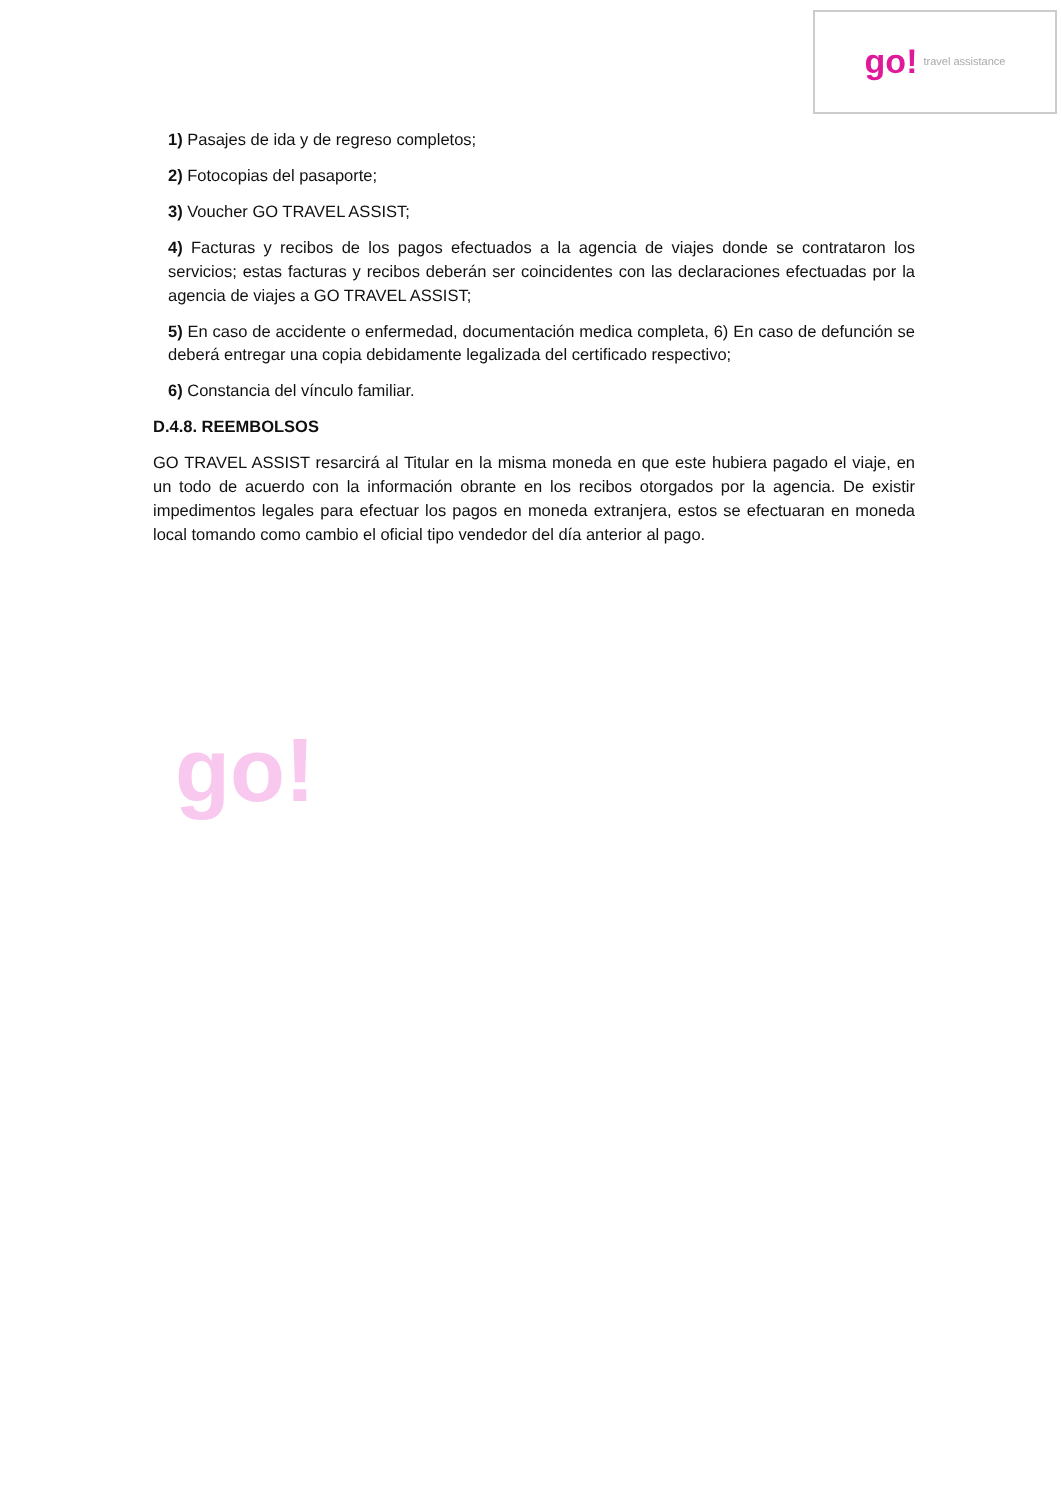go! travel assistance
go!
1) Pasajes de ida y de regreso completos;
2) Fotocopias del pasaporte;
3) Voucher GO TRAVEL ASSIST;
4) Facturas y recibos de los pagos efectuados a la agencia de viajes donde se contrataron los servicios; estas facturas y recibos deberán ser coincidentes con las declaraciones efectuadas por la agencia de viajes a GO TRAVEL ASSIST;
5) En caso de accidente o enfermedad, documentación medica completa, 6) En caso de defunción se deberá entregar una copia debidamente legalizada del certificado respectivo;
6) Constancia del vínculo familiar.
D.4.8. REEMBOLSOS
GO TRAVEL ASSIST resarcirá al Titular en la misma moneda en que este hubiera pagado el viaje, en un todo de acuerdo con la información obrante en los recibos otorgados por la agencia. De existir impedimentos legales para efectuar los pagos en moneda extranjera, estos se efectuaran en moneda local tomando como cambio el oficial tipo vendedor del día anterior al pago.